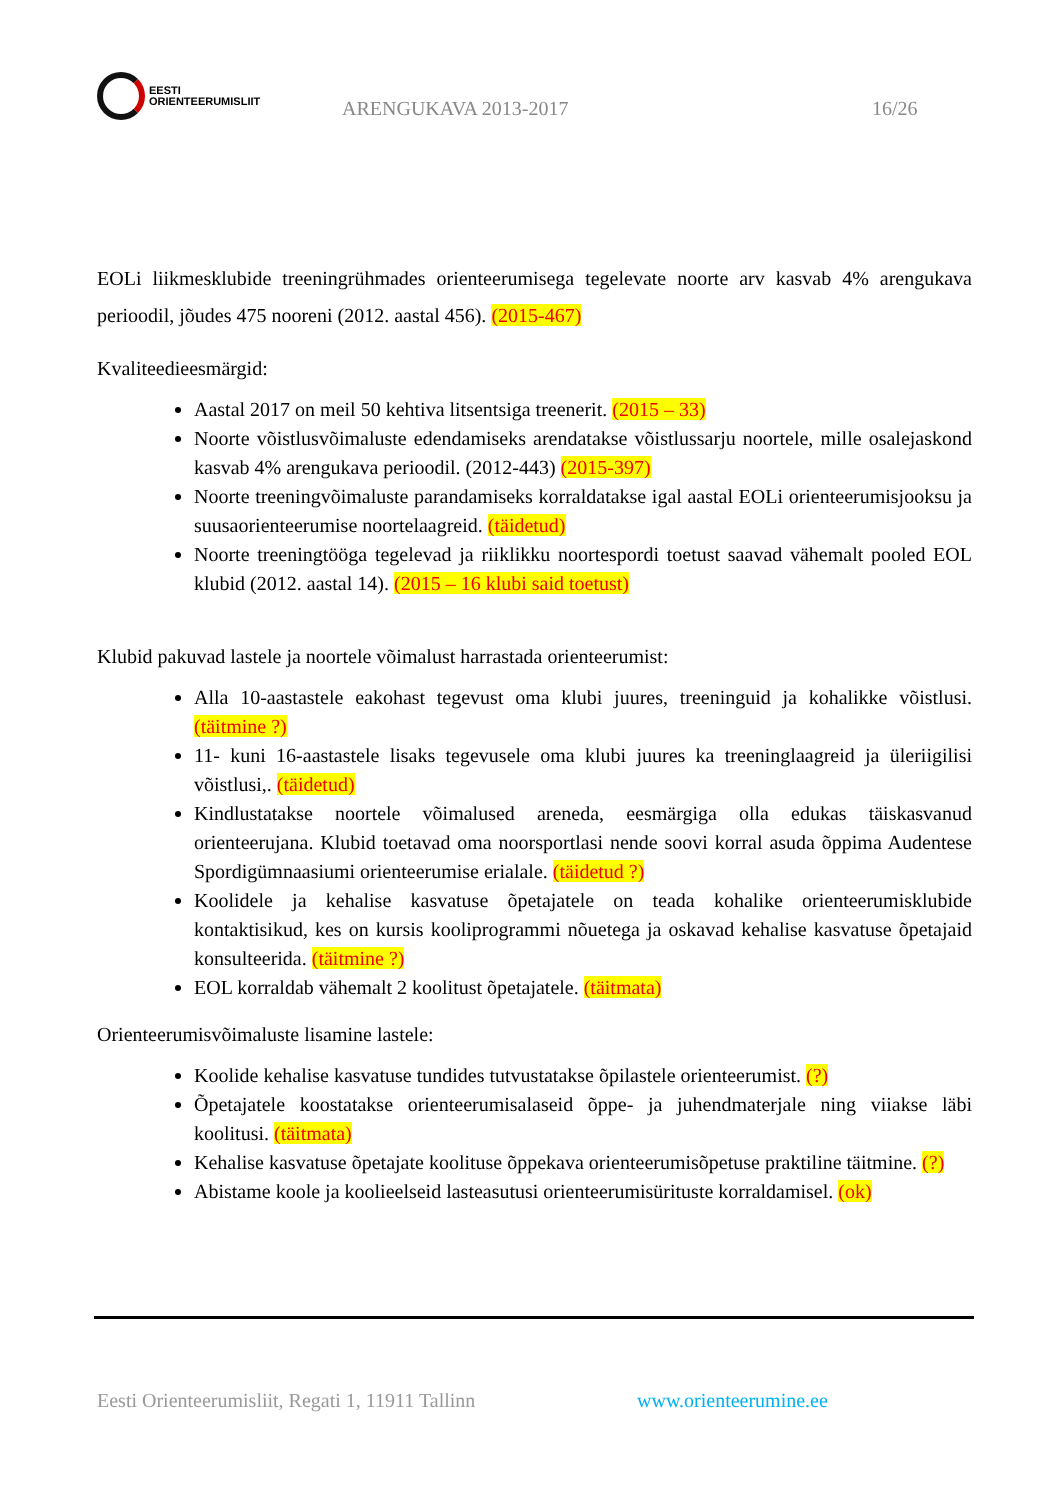EESTI
ORIENTEERUMISLIIT
ARENGUKAVA 2013-2017
16/26
EOLi liikmesklubide treeningrühmades orienteerumisega tegelevate noorte arv kasvab 4% arengukava perioodil, jõudes 475 nooreni (2012. aastal 456). (2015-467)
Kvaliteedieesmärgid:
Aastal 2017 on meil 50 kehtiva litsentsiga treenerit. (2015 – 33)
Noorte võistlusvõimaluste edendamiseks arendatakse võistlussarju noortele, mille osalejaskond kasvab 4% arengukava perioodil. (2012-443) (2015-397)
Noorte treeningvõimaluste parandamiseks korraldatakse igal aastal EOLi orienteerumisjooksu ja suusaorienteerumise noortelaagreid. (täidetud)
Noorte treeningtööga tegelevad ja riiklikku noortespordi toetust saavad vähemalt pooled EOL klubid (2012. aastal 14). (2015 – 16 klubi said toetust)
Klubid pakuvad lastele ja noortele võimalust harrastada orienteerumist:
Alla 10-aastastele eakohast tegevust oma klubi juures, treeninguid ja kohalikke võistlusi. (täitmine ?)
11- kuni 16-aastastele lisaks tegevusele oma klubi juures ka treeninglaagreid ja üleriigilisi võistlusi,. (täidetud)
Kindlustatakse noortele võimalused areneda, eesmärgiga olla edukas täiskasvanud orienteerujana. Klubid toetavad oma noorsportlasi nende soovi korral asuda õppima Audentese Spordigümnaasiumi orienteerumise erialale. (täidetud ?)
Koolidele ja kehalise kasvatuse õpetajatele on teada kohalike orienteerumisklubide kontaktisikud, kes on kursis kooliprogrammi nõuetega ja oskavad kehalise kasvatuse õpetajaid konsulteerida. (täitmine ?)
EOL korraldab vähemalt 2 koolitust õpetajatele. (täitmata)
Orienteerumisvõimaluste lisamine lastele:
Koolide kehalise kasvatuse tundides tutvustatakse õpilastele orienteerumist. (?)
Õpetajatele koostatakse orienteerumisalaseid õppe- ja juhendmaterjale ning viiakse läbi koolitusi. (täitmata)
Kehalise kasvatuse õpetajate koolituse õppekava orienteerumisõpetuse praktiline täitmine. (?)
Abistame koole ja koolieelseid lasteasutusi orienteerumisürituste korraldamisel. (ok)
Eesti Orienteerumisliit, Regati 1, 11911 Tallinn
www.orienteerumine.ee